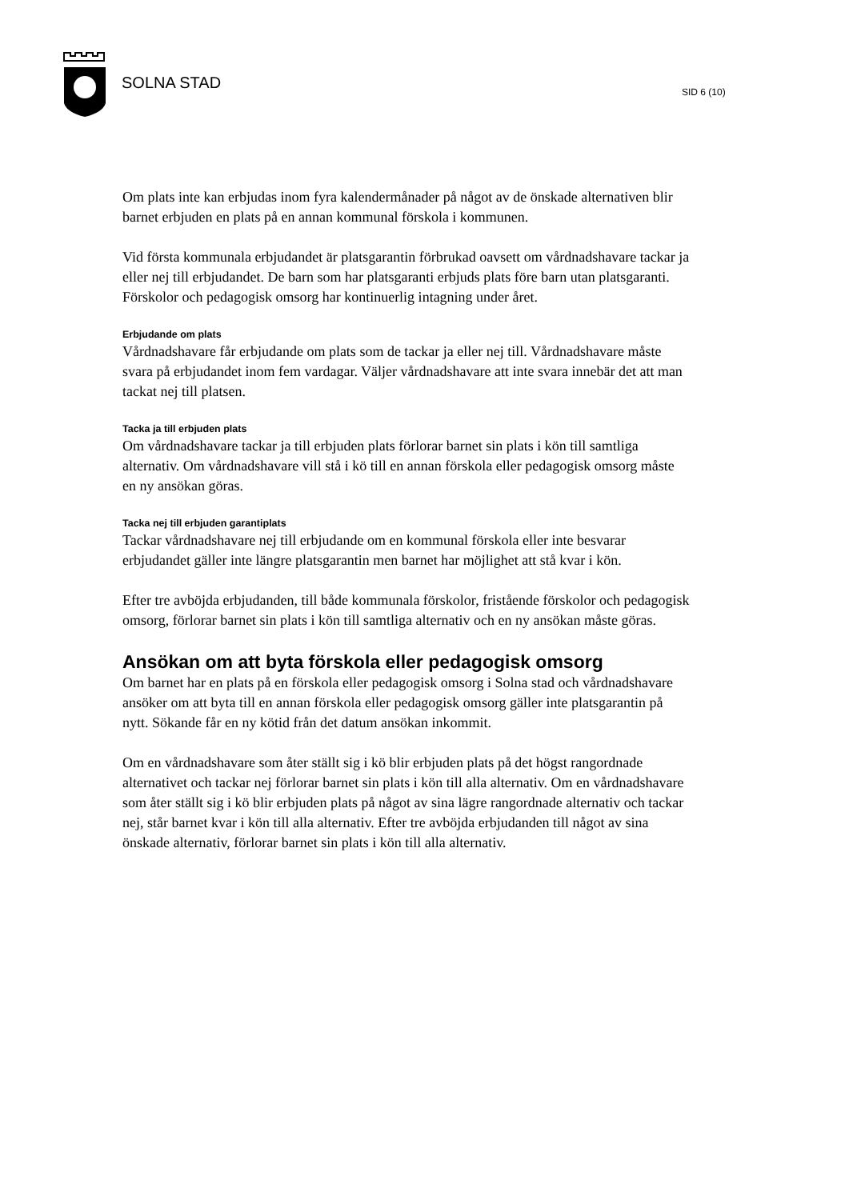SOLNA STAD SID 6 (10)
Om plats inte kan erbjudas inom fyra kalendermånader på något av de önskade alternativen blir barnet erbjuden en plats på en annan kommunal förskola i kommunen.
Vid första kommunala erbjudandet är platsgarantin förbrukad oavsett om vårdnadshavare tackar ja eller nej till erbjudandet. De barn som har platsgaranti erbjuds plats före barn utan platsgaranti.
Förskolor och pedagogisk omsorg har kontinuerlig intagning under året.
Erbjudande om plats
Vårdnadshavare får erbjudande om plats som de tackar ja eller nej till. Vårdnadshavare måste svara på erbjudandet inom fem vardagar. Väljer vårdnadshavare att inte svara innebär det att man tackat nej till platsen.
Tacka ja till erbjuden plats
Om vårdnadshavare tackar ja till erbjuden plats förlorar barnet sin plats i kön till samtliga alternativ. Om vårdnadshavare vill stå i kö till en annan förskola eller pedagogisk omsorg måste en ny ansökan göras.
Tacka nej till erbjuden garantiplats
Tackar vårdnadshavare nej till erbjudande om en kommunal förskola eller inte besvarar erbjudandet gäller inte längre platsgarantin men barnet har möjlighet att stå kvar i kön.
Efter tre avböjda erbjudanden, till både kommunala förskolor, fristående förskolor och pedagogisk omsorg, förlorar barnet sin plats i kön till samtliga alternativ och en ny ansökan måste göras.
Ansökan om att byta förskola eller pedagogisk omsorg
Om barnet har en plats på en förskola eller pedagogisk omsorg i Solna stad och vårdnadshavare ansöker om att byta till en annan förskola eller pedagogisk omsorg gäller inte platsgarantin på nytt. Sökande får en ny kötid från det datum ansökan inkommit.
Om en vårdnadshavare som åter ställt sig i kö blir erbjuden plats på det högst rangordnade alternativet och tackar nej förlorar barnet sin plats i kön till alla alternativ. Om en vårdnadshavare som åter ställt sig i kö blir erbjuden plats på något av sina lägre rangordnade alternativ och tackar nej, står barnet kvar i kön till alla alternativ. Efter tre avböjda erbjudanden till något av sina önskade alternativ, förlorar barnet sin plats i kön till alla alternativ.